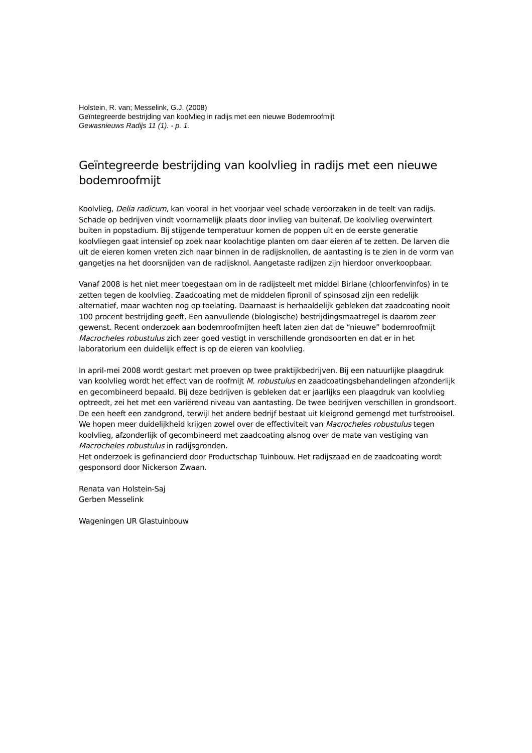Holstein, R. van; Messelink, G.J. (2008)
Geïntegreerde bestrijding van koolvlieg in radijs met een nieuwe Bodemroofmijt
Gewasnieuws Radijs 11 (1). - p. 1.
Geïntegreerde bestrijding van koolvlieg in radijs met een nieuwe bodemroofmijt
Koolvlieg, Delia radicum, kan vooral in het voorjaar veel schade veroorzaken in de teelt van radijs. Schade op bedrijven vindt voornamelijk plaats door invlieg van buitenaf. De koolvlieg overwintert buiten in popstadium. Bij stijgende temperatuur komen de poppen uit en de eerste generatie koolvliegen gaat intensief op zoek naar koolachtige planten om daar eieren af te zetten. De larven die uit de eieren komen vreten zich naar binnen in de radijsknollen, de aantasting is te zien in de vorm van gangetjes na het doorsnijden van de radijsknol. Aangetaste radijzen zijn hierdoor onverkoopbaar.
Vanaf 2008 is het niet meer toegestaan om in de radijsteelt met middel Birlane (chloorfenvinfos) in te zetten tegen de koolvlieg. Zaadcoating met de middelen fipronil of spinsosad zijn een redelijk alternatief, maar wachten nog op toelating. Daarnaast is herhaaldelijk gebleken dat zaadcoating nooit 100 procent bestrijding geeft. Een aanvullende (biologische) bestrijdingsmaatregel is daarom zeer gewenst. Recent onderzoek aan bodemroofmijten heeft laten zien dat de “nieuwe” bodemroofmijt Macrocheles robustulus zich zeer goed vestigt in verschillende grondsoorten en dat er in het laboratorium een duidelijk effect is op de eieren van koolvlieg.
In april-mei 2008 wordt gestart met proeven op twee praktijkbedrijven. Bij een natuurlijke plaagdruk van koolvlieg wordt het effect van de roofmijt M. robustulus en zaadcoatingsbehandelingen afzonderlijk en gecombineerd bepaald. Bij deze bedrijven is gebleken dat er jaarlijks een plaagdruk van koolvlieg optreedt, zei het met een variërend niveau van aantasting. De twee bedrijven verschillen in grondsoort. De een heeft een zandgrond, terwijl het andere bedrijf bestaat uit kleigrond gemengd met turfstrooisel. We hopen meer duidelijkheid krijgen zowel over de effectiviteit van Macrocheles robustulus tegen koolvlieg, afzonderlijk of gecombineerd met zaadcoating alsnog over de mate van vestiging van Macrocheles robustulus in radijsgronden.
Het onderzoek is gefinancierd door Productschap Tuinbouw. Het radijszaad en de zaadcoating wordt gesponsord door Nickerson Zwaan.
Renata van Holstein-Saj
Gerben Messelink
Wageningen UR Glastuinbouw